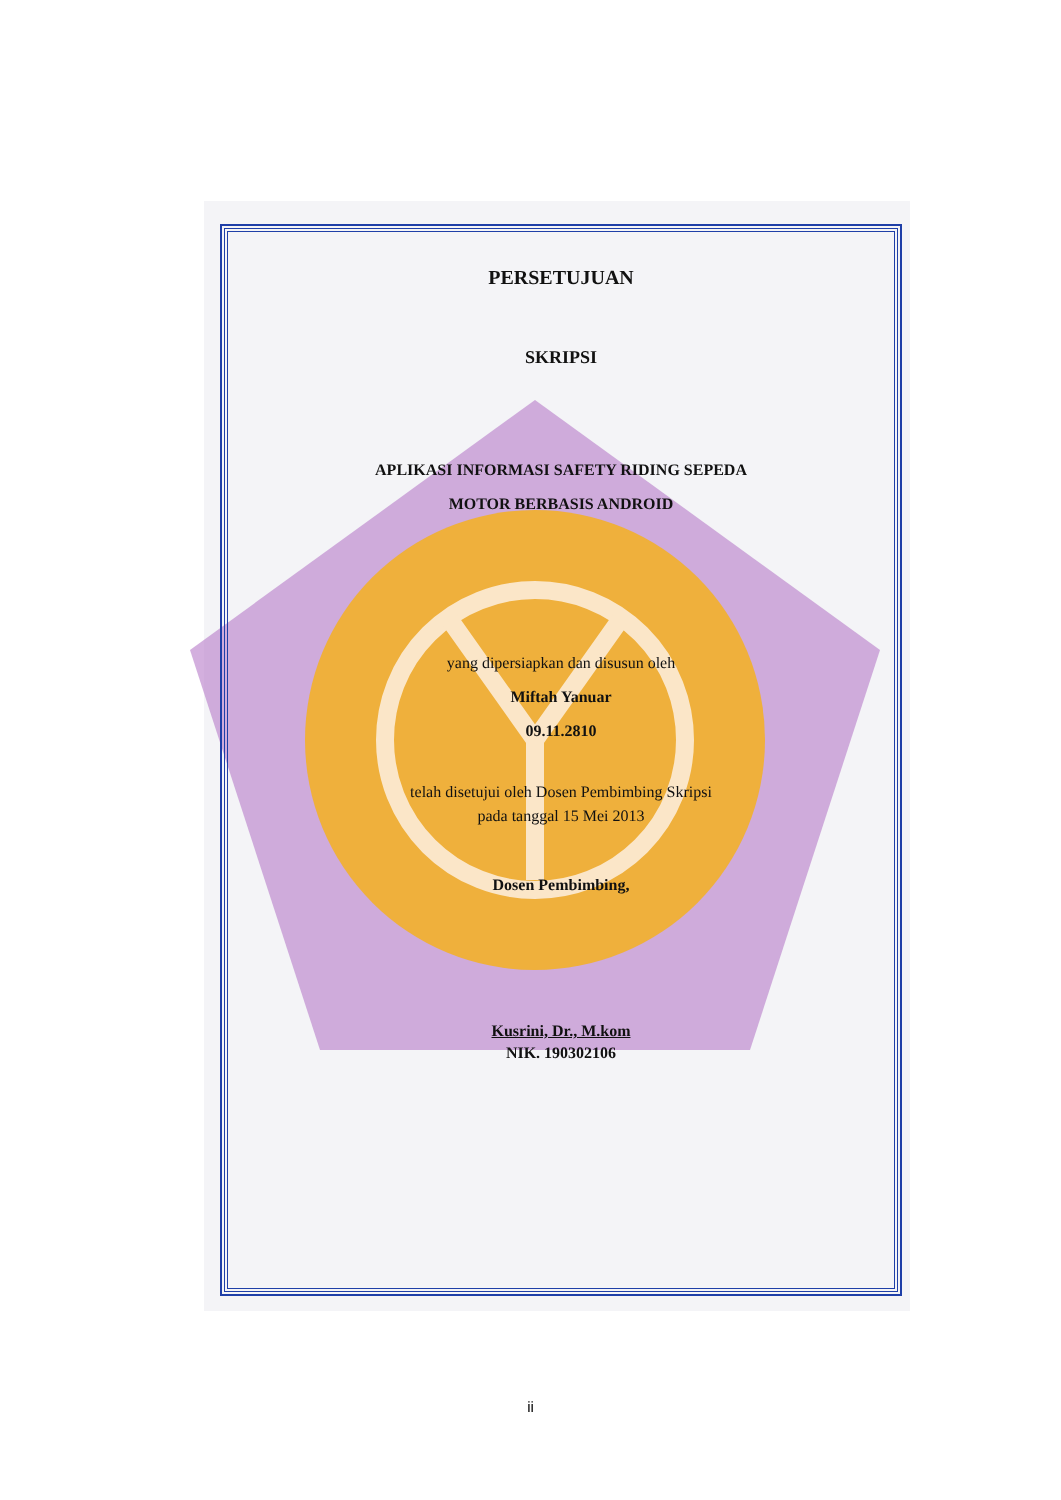PERSETUJUAN
SKRIPSI
APLIKASI INFORMASI SAFETY RIDING SEPEDA
MOTOR BERBASIS ANDROID
yang dipersiapkan dan disusun oleh
Miftah Yanuar
09.11.2810
telah disetujui oleh Dosen Pembimbing Skripsi
pada tanggal 15 Mei 2013
Dosen Pembimbing,
Kusrini, Dr., M.kom
NIK. 190302106
ii